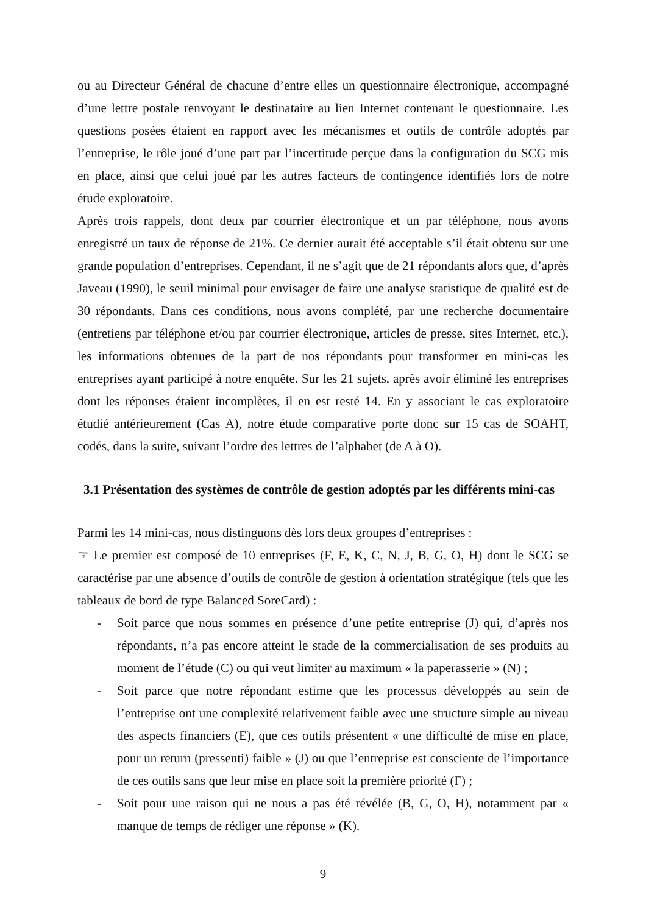ou au Directeur Général de chacune d’entre elles un questionnaire électronique, accompagné d’une lettre postale renvoyant le destinataire au lien Internet contenant le questionnaire. Les questions posées étaient en rapport avec les mécanismes et outils de contrôle adoptés par l’entreprise, le rôle joué d’une part par l’incertitude perçue dans la configuration du SCG mis en place, ainsi que celui joué par les autres facteurs de contingence identifiés lors de notre étude exploratoire.
Après trois rappels, dont deux par courrier électronique et un par téléphone, nous avons enregistré un taux de réponse de 21%. Ce dernier aurait été acceptable s’il était obtenu sur une grande population d’entreprises. Cependant, il ne s’agit que de 21 répondants alors que, d’après Javeau (1990), le seuil minimal pour envisager de faire une analyse statistique de qualité est de 30 répondants. Dans ces conditions, nous avons complété, par une recherche documentaire (entretiens par téléphone et/ou par courrier électronique, articles de presse, sites Internet, etc.), les informations obtenues de la part de nos répondants pour transformer en mini-cas les entreprises ayant participé à notre enquête. Sur les 21 sujets, après avoir éliminé les entreprises dont les réponses étaient incomplètes, il en est resté 14. En y associant le cas exploratoire étudié antérieurement (Cas A), notre étude comparative porte donc sur 15 cas de SOAHT, codés, dans la suite, suivant l’ordre des lettres de l’alphabet (de A à O).
3.1 Présentation des systèmes de contrôle de gestion adoptés par les différents mini-cas
Parmi les 14 mini-cas, nous distinguons dès lors deux groupes d’entreprises :
☞ Le premier est composé de 10 entreprises (F, E, K, C, N, J, B, G, O, H) dont le SCG se caractérise par une absence d’outils de contrôle de gestion à orientation stratégique (tels que les tableaux de bord de type Balanced SoreCard) :
- Soit parce que nous sommes en présence d’une petite entreprise (J) qui, d’après nos répondants, n’a pas encore atteint le stade de la commercialisation de ses produits au moment de l’étude (C) ou qui veut limiter au maximum « la paperasserie » (N) ;
- Soit parce que notre répondant estime que les processus développés au sein de l’entreprise ont une complexité relativement faible avec une structure simple au niveau des aspects financiers (E), que ces outils présentent « une difficulté de mise en place, pour un return (pressenti) faible » (J) ou que l’entreprise est consciente de l’importance de ces outils sans que leur mise en place soit la première priorité (F) ;
- Soit pour une raison qui ne nous a pas été révélée (B, G, O, H), notamment par « manque de temps de rédiger une réponse » (K).
9